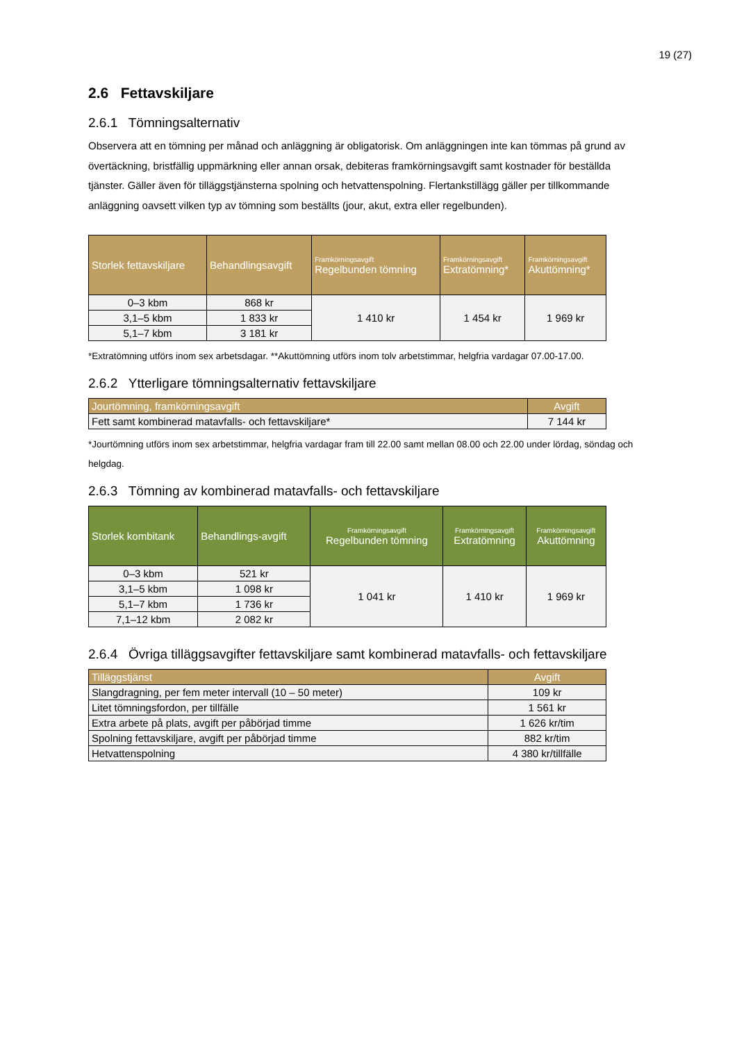19 (27)
2.6 Fettavskiljare
2.6.1 Tömningsalternativ
Observera att en tömning per månad och anläggning är obligatorisk. Om anläggningen inte kan tömmas på grund av övertäckning, bristfällig uppmärkning eller annan orsak, debiteras framkörningsavgift samt kostnader för beställda tjänster. Gäller även för tilläggstjänsterna spolning och hetvattenspolning. Flertankstillägg gäller per tillkommande anläggning oavsett vilken typ av tömning som beställts (jour, akut, extra eller regelbunden).
| Storlek fettavskiljare | Behandlingsavgift | Framkörningsavgift Regelbunden tömning | Framkörningsavgift Extratömning* | Framkörningsavgift Akuttömning* |
| --- | --- | --- | --- | --- |
| 0–3 kbm | 868 kr | 1 410 kr | 1 454 kr | 1 969 kr |
| 3,1–5 kbm | 1 833 kr | | | |
| 5,1–7 kbm | 3 181 kr | | | |
*Extratömning utförs inom sex arbetsdagar. **Akuttömning utförs inom tolv arbetstimmar, helgfria vardagar 07.00-17.00.
2.6.2 Ytterligare tömningsalternativ fettavskiljare
| Jourtömning, framkörningsavgift | Avgift |
| --- | --- |
| Fett samt kombinerad matavfalls- och fettavskiljare* | 7 144 kr |
*Jourtömning utförs inom sex arbetstimmar, helgfria vardagar fram till 22.00 samt mellan 08.00 och 22.00 under lördag, söndag och helgdag.
2.6.3 Tömning av kombinerad matavfalls- och fettavskiljare
| Storlek kombitank | Behandlings-avgift | Framkörningsavgift Regelbunden tömning | Framkörningsavgift Extratömning | Framkörningsavgift Akuttömning |
| --- | --- | --- | --- | --- |
| 0–3 kbm | 521 kr | 1 041 kr | 1 410 kr | 1 969 kr |
| 3,1–5 kbm | 1 098 kr | | | |
| 5,1–7 kbm | 1 736 kr | | | |
| 7,1–12 kbm | 2 082 kr | | | |
2.6.4 Övriga tilläggsavgifter fettavskiljare samt kombinerad matavfalls- och fettavskiljare
| Tilläggstjänst | Avgift |
| --- | --- |
| Slangdragning, per fem meter intervall (10 – 50 meter) | 109 kr |
| Litet tömningsfordon, per tillfälle | 1 561 kr |
| Extra arbete på plats, avgift per påbörjad timme | 1 626 kr/tim |
| Spolning fettavskiljare, avgift per påbörjad timme | 882 kr/tim |
| Hetvattenspolning | 4 380 kr/tillfälle |